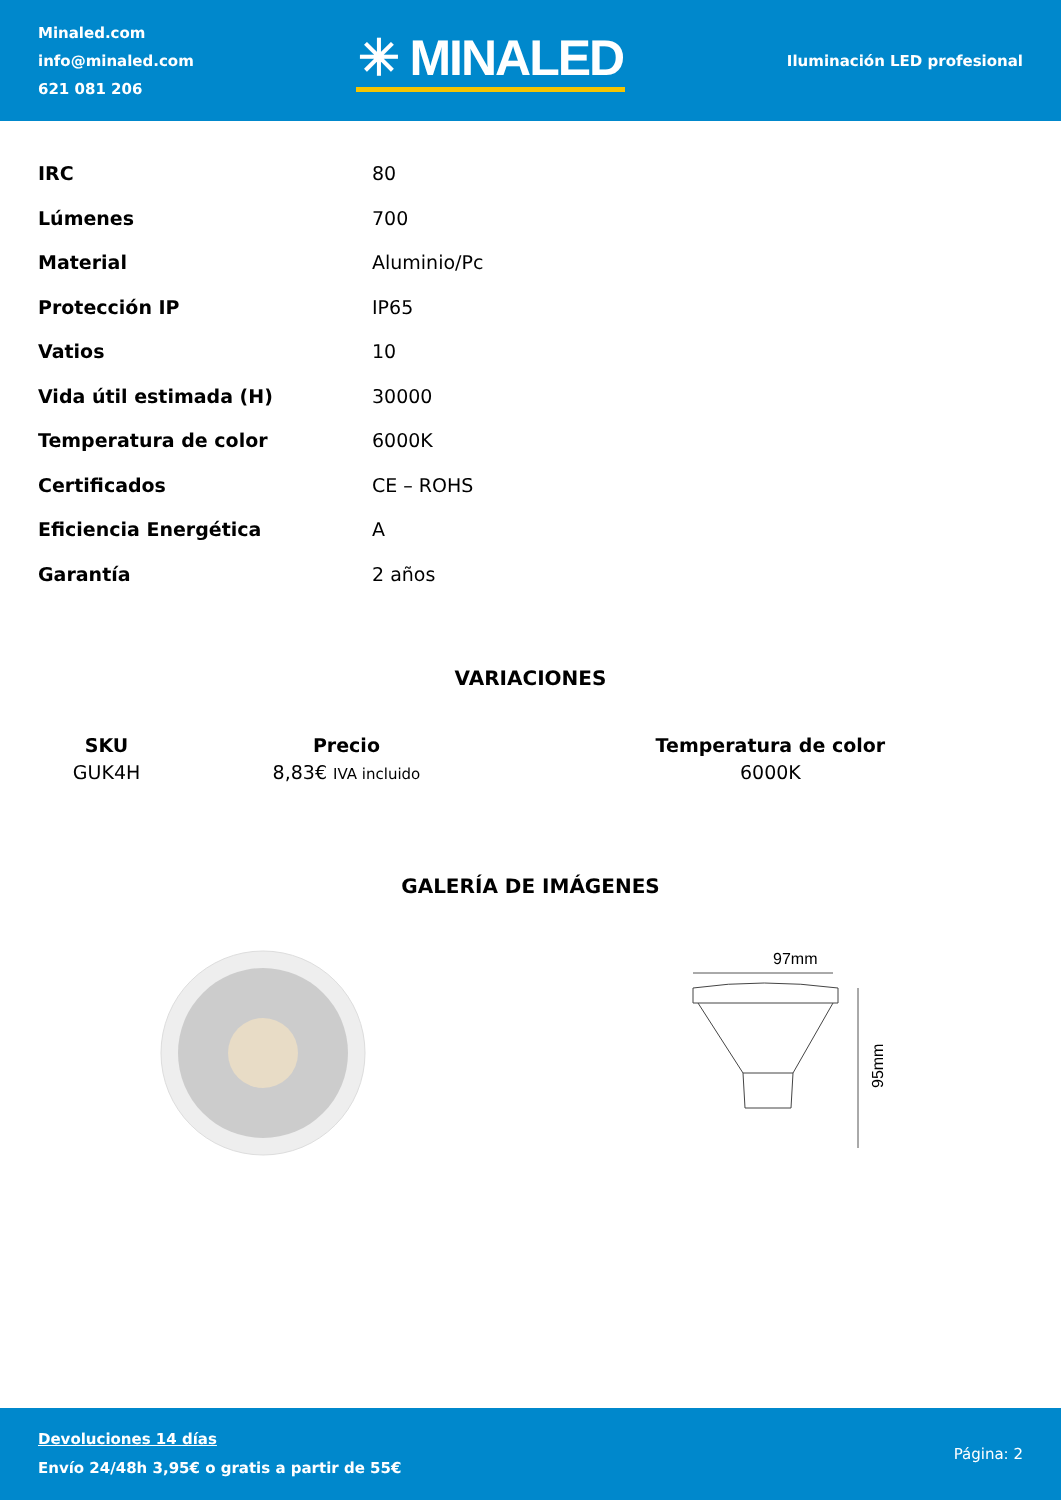Minaled.com
info@minaled.com
621 081 206
✳ MINALED
Iluminación LED profesional
| IRC | 80 |
| Lúmenes | 700 |
| Material | Aluminio/Pc |
| Protección IP | IP65 |
| Vatios | 10 |
| Vida útil estimada (H) | 30000 |
| Temperatura de color | 6000K |
| Certificados | CE – ROHS |
| Eficiencia Energética | A |
| Garantía | 2 años |
VARIACIONES
| SKU | Precio | Temperatura de color |
| --- | --- | --- |
| GUK4H | 8,83€ IVA incluido | 6000K |
GALERÍA DE IMÁGENES
97mm
95mm
Devoluciones 14 días
Envío 24/48h 3,95€ o gratis a partir de 55€
Página: 2